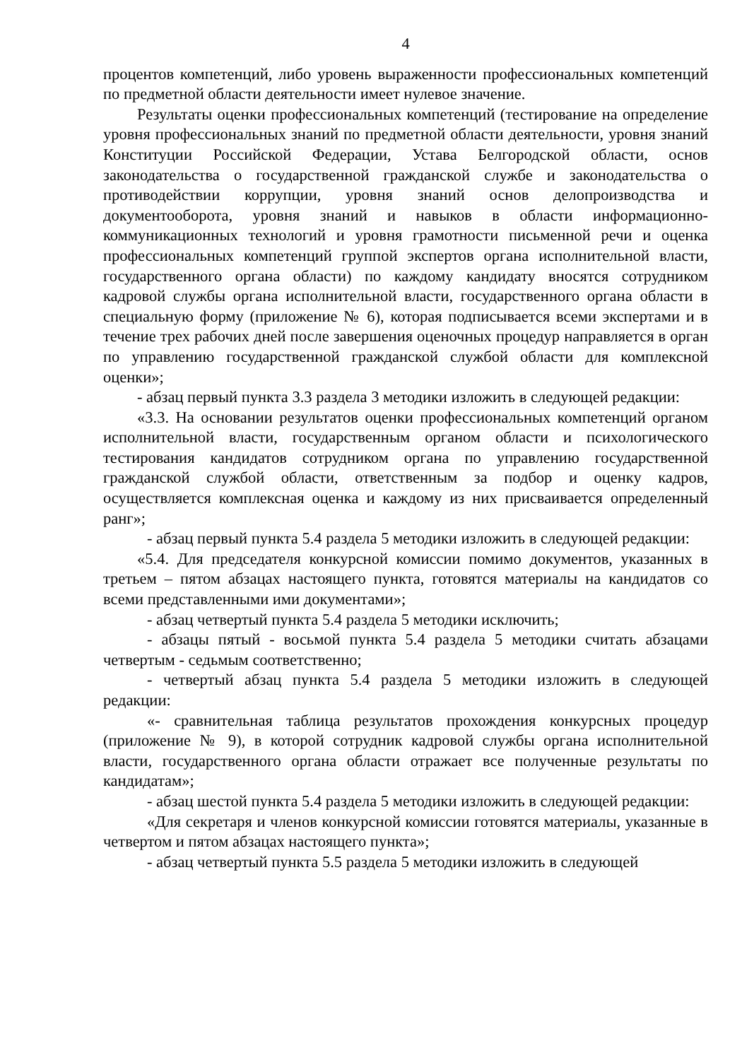4
процентов компетенций, либо уровень выраженности профессиональных компетенций по предметной области деятельности имеет нулевое значение.
Результаты оценки профессиональных компетенций (тестирование на определение уровня профессиональных знаний по предметной области деятельности, уровня знаний Конституции Российской Федерации, Устава Белгородской области, основ законодательства о государственной гражданской службе и законодательства о противодействии коррупции, уровня знаний основ делопроизводства и документооборота, уровня знаний и навыков в области информационно-коммуникационных технологий и уровня грамотности письменной речи и оценка профессиональных компетенций группой экспертов органа исполнительной власти, государственного органа области) по каждому кандидату вносятся сотрудником кадровой службы органа исполнительной власти, государственного органа области в специальную форму (приложение № 6), которая подписывается всеми экспертами и в течение трех рабочих дней после завершения оценочных процедур направляется в орган по управлению государственной гражданской службой области для комплексной оценки»;
- абзац первый пункта 3.3 раздела 3 методики изложить в следующей редакции:
«3.3. На основании результатов оценки профессиональных компетенций органом исполнительной власти, государственным органом области и психологического тестирования кандидатов сотрудником органа по управлению государственной гражданской службой области, ответственным за подбор и оценку кадров, осуществляется комплексная оценка и каждому из них присваивается определенный ранг»;
- абзац первый пункта 5.4 раздела 5 методики изложить в следующей редакции:
«5.4. Для председателя конкурсной комиссии помимо документов, указанных в третьем – пятом абзацах настоящего пункта, готовятся материалы на кандидатов со всеми представленными ими документами»;
- абзац четвертый пункта 5.4 раздела 5 методики исключить;
- абзацы пятый - восьмой пункта 5.4 раздела 5 методики считать абзацами четвертым - седьмым соответственно;
- четвертый абзац пункта 5.4 раздела 5 методики изложить в следующей редакции:
«- сравнительная таблица результатов прохождения конкурсных процедур (приложение № 9), в которой сотрудник кадровой службы органа исполнительной власти, государственного органа области отражает все полученные результаты по кандидатам»;
- абзац шестой пункта 5.4 раздела 5 методики изложить в следующей редакции:
«Для секретаря и членов конкурсной комиссии готовятся материалы, указанные в четвертом и пятом абзацах настоящего пункта»;
- абзац четвертый пункта 5.5 раздела 5 методики изложить в следующей